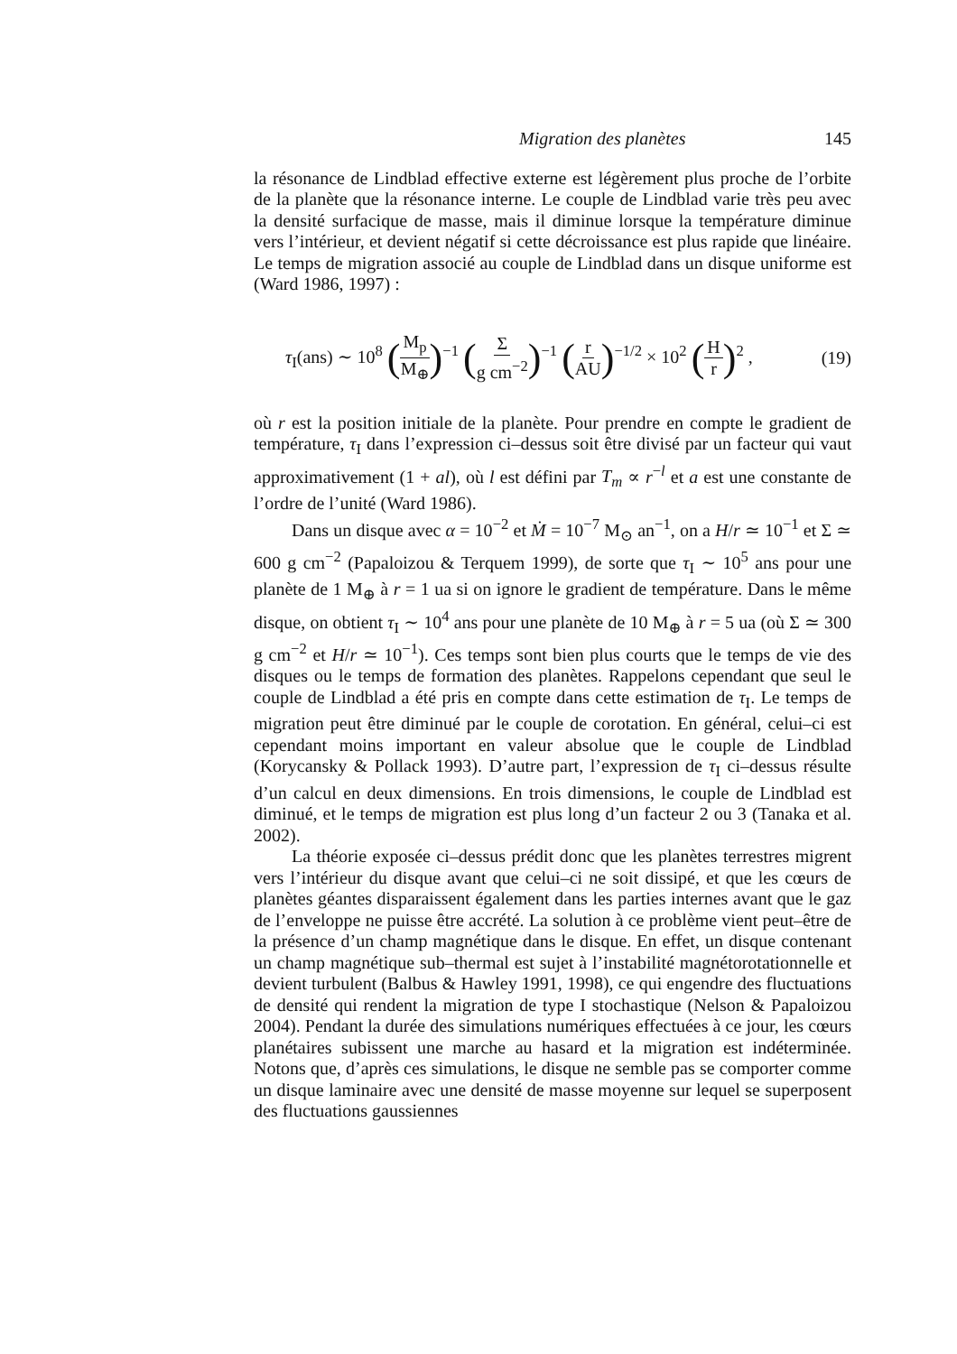Migration des planètes 145
la résonance de Lindblad effective externe est légèrement plus proche de l’orbite de la planète que la résonance interne. Le couple de Lindblad varie très peu avec la densité surfacique de masse, mais il diminue lorsque la température diminue vers l’intérieur, et devient négatif si cette décroissance est plus rapide que linéaire. Le temps de migration associé au couple de Lindblad dans un disque uniforme est (Ward 1986, 1997) :
τ<sub>I</sub>(ans) ∼ 10<sup>8</sup> (M<sub>p</sub> M<sub>⊕</sub>)<sup>−1</sup> (Σ g cm<sup>−2</sup>)<sup>−1</sup> (r AU)<sup>−1/2</sup> × 10<sup>2</sup> (H r)<sup>2</sup> , (19)
où r est la position initiale de la planète. Pour prendre en compte le gradient de température, τ<sub>I</sub> dans l’expression ci–dessus soit être divisé par un facteur qui vaut approximativement (1 + al), où l est défini par T<sub>m</sub> ∝ r<sup>−l</sup> et a est une constante de l’ordre de l’unité (Ward 1986).
Dans un disque avec α = 10<sup>−2</sup> et Ṁ = 10<sup>−7</sup> M<sub>⊙</sub> an<sup>−1</sup>, on a H/r ≃ 10<sup>−1</sup> et Σ ≃ 600 g cm<sup>−2</sup> (Papaloizou & Terquem 1999), de sorte que τ<sub>I</sub> ∼ 10<sup>5</sup> ans pour une planète de 1 M<sub>⊕</sub> à r = 1 ua si on ignore le gradient de température. Dans le même disque, on obtient τ<sub>I</sub> ∼ 10<sup>4</sup> ans pour une planète de 10 M<sub>⊕</sub> à r = 5 ua (où Σ ≃ 300 g cm<sup>−2</sup> et H/r ≃ 10<sup>−1</sup>). Ces temps sont bien plus courts que le temps de vie des disques ou le temps de formation des planètes. Rappelons cependant que seul le couple de Lindblad a été pris en compte dans cette estimation de τ<sub>I</sub>. Le temps de migration peut être diminué par le couple de corotation. En général, celui–ci est cependant moins important en valeur absolue que le couple de Lindblad (Korycansky & Pollack 1993). D’autre part, l’expression de τ<sub>I</sub> ci–dessus résulte d’un calcul en deux dimensions. En trois dimensions, le couple de Lindblad est diminué, et le temps de migration est plus long d’un facteur 2 ou 3 (Tanaka et al. 2002).
La théorie exposée ci–dessus prédit donc que les planètes terrestres migrent vers l’intérieur du disque avant que celui–ci ne soit dissipé, et que les cœurs de planètes géantes disparaissent également dans les parties internes avant que le gaz de l’enveloppe ne puisse être accrété. La solution à ce problème vient peut–être de la présence d’un champ magnétique dans le disque. En effet, un disque contenant un champ magnétique sub–thermal est sujet à l’instabilité magnétorotationnelle et devient turbulent (Balbus & Hawley 1991, 1998), ce qui engendre des fluctuations de densité qui rendent la migration de type I stochastique (Nelson & Papaloizou 2004). Pendant la durée des simulations numériques effectuées à ce jour, les cœurs planétaires subissent une marche au hasard et la migration est indéterminée. Notons que, d’après ces simulations, le disque ne semble pas se comporter comme un disque laminaire avec une densité de masse moyenne sur lequel se superposent des fluctuations gaussiennes